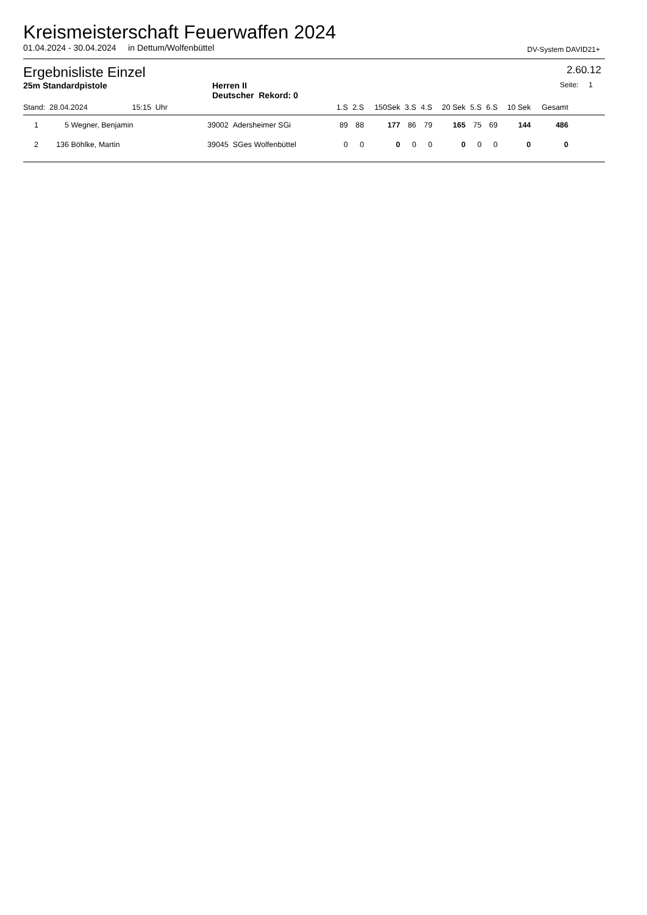Kreismeisterschaft Feuerwaffen 2024
01.04.2024 - 30.04.2024 in Dettum/Wolfenbüttel DV-System DAVID21+
Ergebnisliste Einzel 2.60.12
25m Standardpistole Herren II
Deutscher Rekord: 0 Seite: 1
| Stand: 28.04.2024 15:15 Uhr | | | | 1.S | 2.S | 150Sek | 3.S | 4.S | 20 Sek | 5.S | 6.S | 10 Sek | Gesamt | |
| --- | --- | --- | --- | --- | --- | --- | --- | --- | --- | --- | --- | --- | --- | --- |
| 1 | 5 | Wegner, Benjamin | 39002 Adersheimer SGi | 89 | 88 | 177 | 86 | 79 | 165 | 75 | 69 | 144 | 486 | |
| 2 | 136 | Böhlke, Martin | 39045 SGes Wolfenbüttel | 0 | 0 | 0 | 0 | 0 | 0 | 0 | 0 | 0 | 0 | |